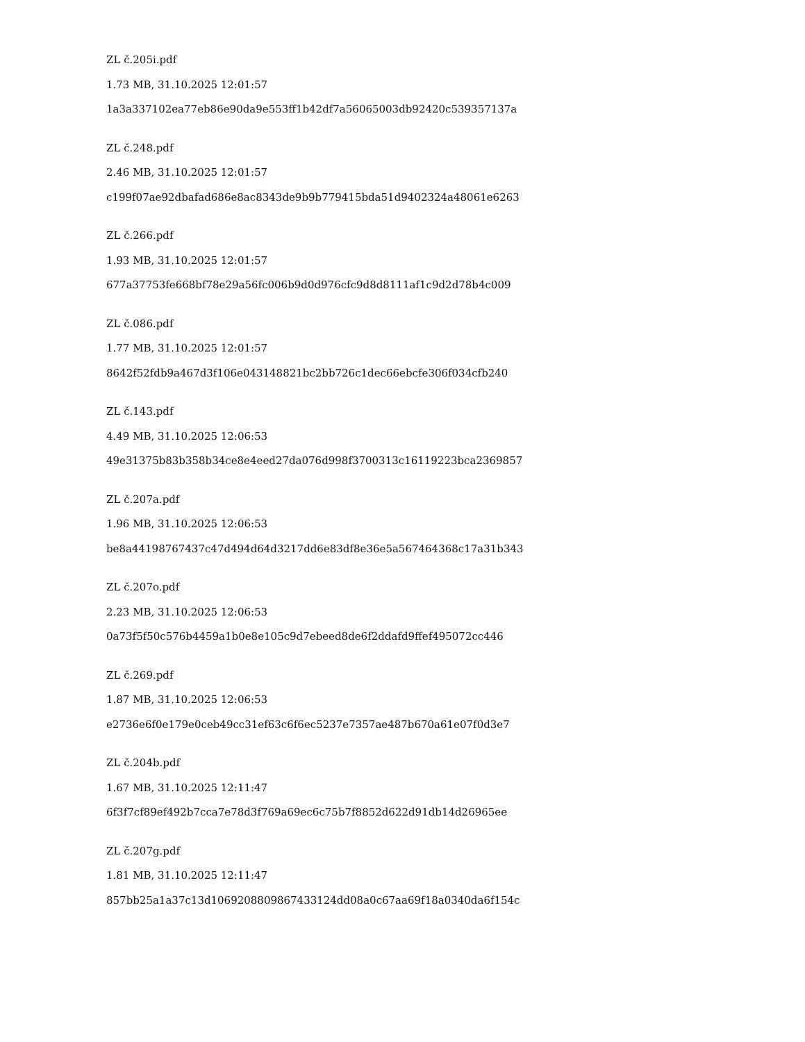ZL č.205i.pdf
1.73 MB, 31.10.2025 12:01:57
1a3a337102ea77eb86e90da9e553ff1b42df7a56065003db92420c539357137a
ZL č.248.pdf
2.46 MB, 31.10.2025 12:01:57
c199f07ae92dbafad686e8ac8343de9b9b779415bda51d9402324a48061e6263
ZL č.266.pdf
1.93 MB, 31.10.2025 12:01:57
677a37753fe668bf78e29a56fc006b9d0d976cfc9d8d8111af1c9d2d78b4c009
ZL č.086.pdf
1.77 MB, 31.10.2025 12:01:57
8642f52fdb9a467d3f106e043148821bc2bb726c1dec66ebcfe306f034cfb240
ZL č.143.pdf
4.49 MB, 31.10.2025 12:06:53
49e31375b83b358b34ce8e4eed27da076d998f3700313c16119223bca2369857
ZL č.207a.pdf
1.96 MB, 31.10.2025 12:06:53
be8a44198767437c47d494d64d3217dd6e83df8e36e5a567464368c17a31b343
ZL č.207o.pdf
2.23 MB, 31.10.2025 12:06:53
0a73f5f50c576b4459a1b0e8e105c9d7ebeed8de6f2ddafd9ffef495072cc446
ZL č.269.pdf
1.87 MB, 31.10.2025 12:06:53
e2736e6f0e179e0ceb49cc31ef63c6f6ec5237e7357ae487b670a61e07f0d3e7
ZL č.204b.pdf
1.67 MB, 31.10.2025 12:11:47
6f3f7cf89ef492b7cca7e78d3f769a69ec6c75b7f8852d622d91db14d26965ee
ZL č.207g.pdf
1.81 MB, 31.10.2025 12:11:47
857bb25a1a37c13d1069208809867433124dd08a0c67aa69f18a0340da6f154c